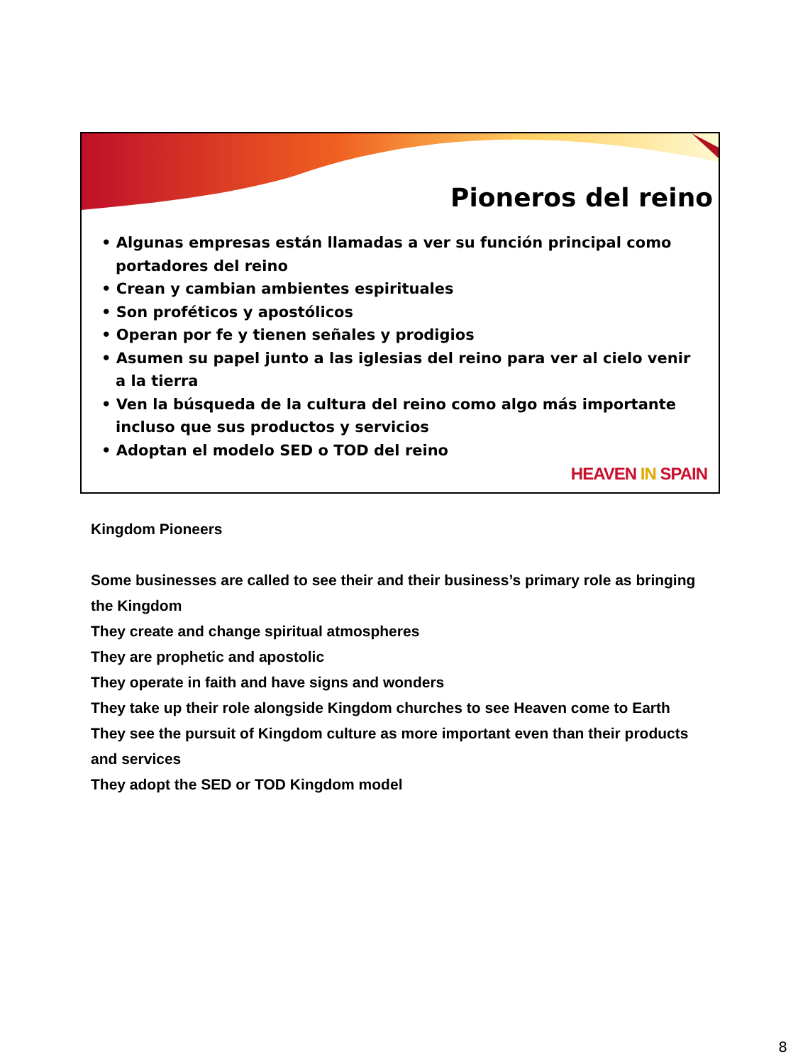Pioneros del reino
• Algunas empresas están llamadas a ver su función principal como portadores del reino
• Crean y cambian ambientes espirituales
• Son proféticos y apostólicos
• Operan por fe y tienen señales y prodigios
• Asumen su papel junto a las iglesias del reino para ver al cielo venir a la tierra
• Ven la búsqueda de la cultura del reino como algo más importante incluso que sus productos y servicios
• Adoptan el modelo SED o TOD del reino
HEAVEN IN SPAIN
Kingdom Pioneers
Some businesses are called to see their and their business’s primary role as bringing the Kingdom
They create and change spiritual atmospheres
They are prophetic and apostolic
They operate in faith and have signs and wonders
They take up their role alongside Kingdom churches to see Heaven come to Earth
They see the pursuit of Kingdom culture as more important even than their products and services
They adopt the SED or TOD Kingdom model
8